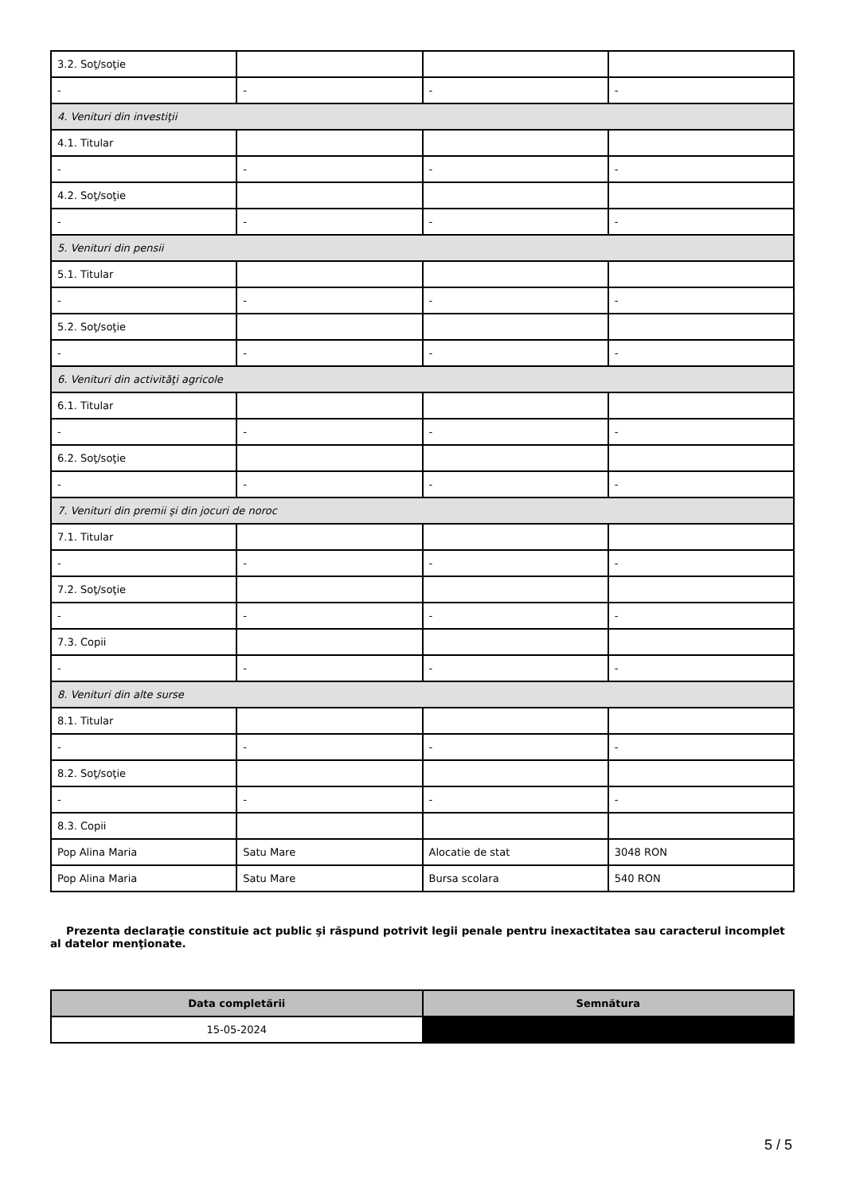| 3.2. Soţ/soţie | | | |
| - | - | - | - |
| 4. Venituri din investiţii | | | |
| 4.1. Titular | | | |
| - | - | - | - |
| 4.2. Soţ/soţie | | | |
| - | - | - | - |
| 5. Venituri din pensii | | | |
| 5.1. Titular | | | |
| - | - | - | - |
| 5.2. Soţ/soţie | | | |
| - | - | - | - |
| 6. Venituri din activităţi agricole | | | |
| 6.1. Titular | | | |
| - | - | - | - |
| 6.2. Soţ/soţie | | | |
| - | - | - | - |
| 7. Venituri din premii şi din jocuri de noroc | | | |
| 7.1. Titular | | | |
| - | - | - | - |
| 7.2. Soţ/soţie | | | |
| - | - | - | - |
| 7.3. Copii | | | |
| - | - | - | - |
| 8. Venituri din alte surse | | | |
| 8.1. Titular | | | |
| - | - | - | - |
| 8.2. Soţ/soţie | | | |
| - | - | - | - |
| 8.3. Copii | | | |
| Pop Alina Maria | Satu Mare | Alocatie de stat | 3048 RON |
| Pop Alina Maria | Satu Mare | Bursa scolara | 540 RON |
Prezenta declaraţie constituie act public şi răspund potrivit legii penale pentru inexactitatea sau caracterul incomplet al datelor menţionate.
| Data completării | Semnătura |
| --- | --- |
| 15-05-2024 | |
5 / 5